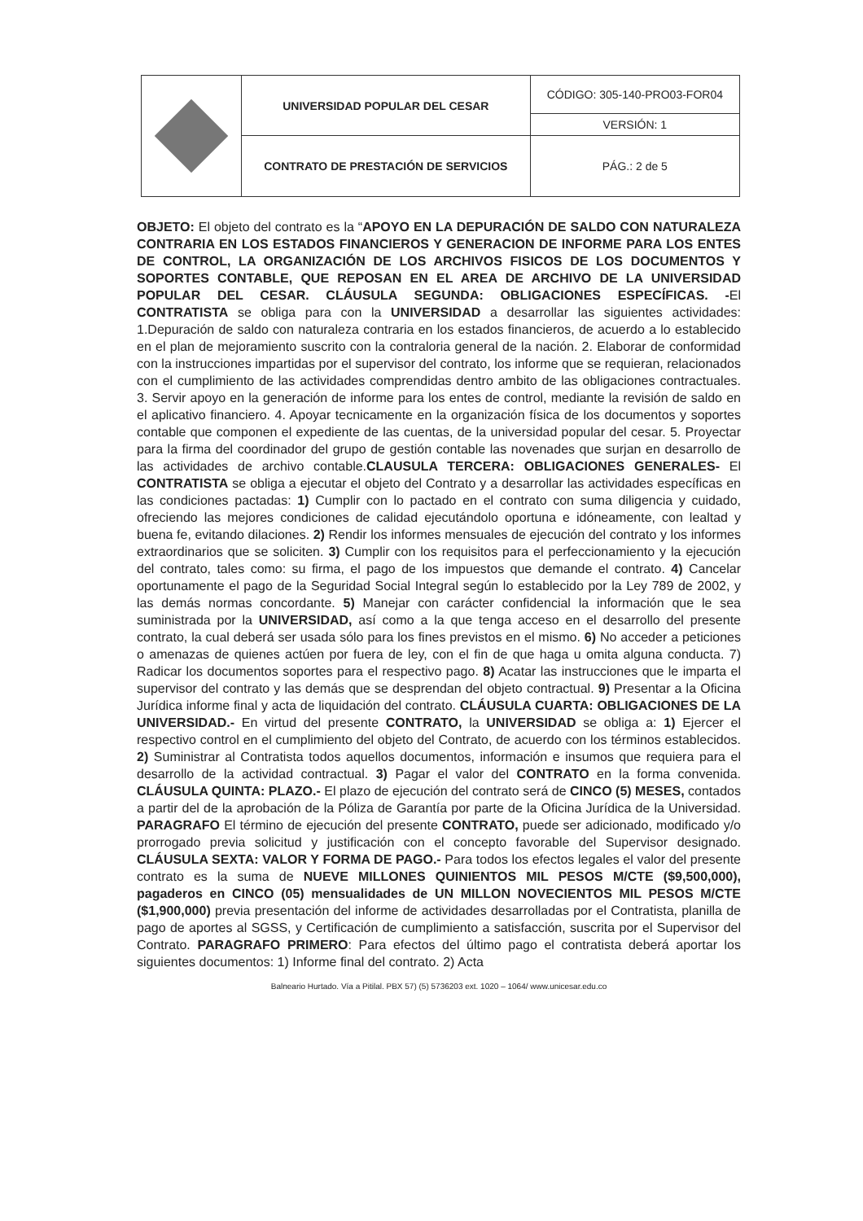| | UNIVERSIDAD POPULAR DEL CESAR | CÓDIGO: 305-140-PRO03-FOR04 |
| | | VERSIÓN: 1 |
| | CONTRATO DE PRESTACIÓN DE SERVICIOS | PÁG.: 2 de 5 |
OBJETO: El objeto del contrato es la “APOYO EN LA DEPURACIÓN DE SALDO CON NATURALEZA CONTRARIA EN LOS ESTADOS FINANCIEROS Y GENERACION DE INFORME PARA LOS ENTES DE CONTROL, LA ORGANIZACIÓN DE LOS ARCHIVOS FISICOS DE LOS DOCUMENTOS Y SOPORTES CONTABLE, QUE REPOSAN EN EL AREA DE ARCHIVO DE LA UNIVERSIDAD POPULAR DEL CESAR. CLÁUSULA SEGUNDA: OBLIGACIONES ESPECÍFICAS. -El CONTRATISTA se obliga para con la UNIVERSIDAD a desarrollar las siguientes actividades: 1.Depuración de saldo con naturaleza contraria en los estados financieros, de acuerdo a lo establecido en el plan de mejoramiento suscrito con la contraloria general de la nación. 2. Elaborar de conformidad con la instrucciones impartidas por el supervisor del contrato, los informe que se requieran, relacionados con el cumplimiento de las actividades comprendidas dentro ambito de las obligaciones contractuales. 3. Servir apoyo en la generación de informe para los entes de control, mediante la revisión de saldo en el aplicativo financiero. 4. Apoyar tecnicamente en la organización física de los documentos y soportes contable que componen el expediente de las cuentas, de la universidad popular del cesar. 5. Proyectar para la firma del coordinador del grupo de gestión contable las novenades que surjan en desarrollo de las actividades de archivo contable.CLAUSULA TERCERA: OBLIGACIONES GENERALES- El CONTRATISTA se obliga a ejecutar el objeto del Contrato y a desarrollar las actividades específicas en las condiciones pactadas: 1) Cumplir con lo pactado en el contrato con suma diligencia y cuidado, ofreciendo las mejores condiciones de calidad ejecutándolo oportuna e idóneamente, con lealtad y buena fe, evitando dilaciones. 2) Rendir los informes mensuales de ejecución del contrato y los informes extraordinarios que se soliciten. 3) Cumplir con los requisitos para el perfeccionamiento y la ejecución del contrato, tales como: su firma, el pago de los impuestos que demande el contrato. 4) Cancelar oportunamente el pago de la Seguridad Social Integral según lo establecido por la Ley 789 de 2002, y las demás normas concordante. 5) Manejar con carácter confidencial la información que le sea suministrada por la UNIVERSIDAD, así como a la que tenga acceso en el desarrollo del presente contrato, la cual deberá ser usada sólo para los fines previstos en el mismo. 6) No acceder a peticiones o amenazas de quienes actúen por fuera de ley, con el fin de que haga u omita alguna conducta. 7) Radicar los documentos soportes para el respectivo pago. 8) Acatar las instrucciones que le imparta el supervisor del contrato y las demás que se desprendan del objeto contractual. 9) Presentar a la Oficina Jurídica informe final y acta de liquidación del contrato. CLÁUSULA CUARTA: OBLIGACIONES DE LA UNIVERSIDAD.- En virtud del presente CONTRATO, la UNIVERSIDAD se obliga a: 1) Ejercer el respectivo control en el cumplimiento del objeto del Contrato, de acuerdo con los términos establecidos. 2) Suministrar al Contratista todos aquellos documentos, información e insumos que requiera para el desarrollo de la actividad contractual. 3) Pagar el valor del CONTRATO en la forma convenida. CLÁUSULA QUINTA: PLAZO.- El plazo de ejecución del contrato será de CINCO (5) MESES, contados a partir del de la aprobación de la Póliza de Garantía por parte de la Oficina Jurídica de la Universidad. PARAGRAFO El término de ejecución del presente CONTRATO, puede ser adicionado, modificado y/o prorrogado previa solicitud y justificación con el concepto favorable del Supervisor designado. CLÁUSULA SEXTA: VALOR Y FORMA DE PAGO.- Para todos los efectos legales el valor del presente contrato es la suma de NUEVE MILLONES QUINIENTOS MIL PESOS M/CTE ($9,500,000), pagaderos en CINCO (05) mensualidades de UN MILLON NOVECIENTOS MIL PESOS M/CTE ($1,900,000) previa presentación del informe de actividades desarrolladas por el Contratista, planilla de pago de aportes al SGSS, y Certificación de cumplimiento a satisfacción, suscrita por el Supervisor del Contrato. PARAGRAFO PRIMERO: Para efectos del último pago el contratista deberá aportar los siguientes documentos: 1) Informe final del contrato. 2) Acta
Balneario Hurtado. Vía a Pitilal. PBX 57) (5) 5736203 ext. 1020 – 1064/ www.unicesar.edu.co